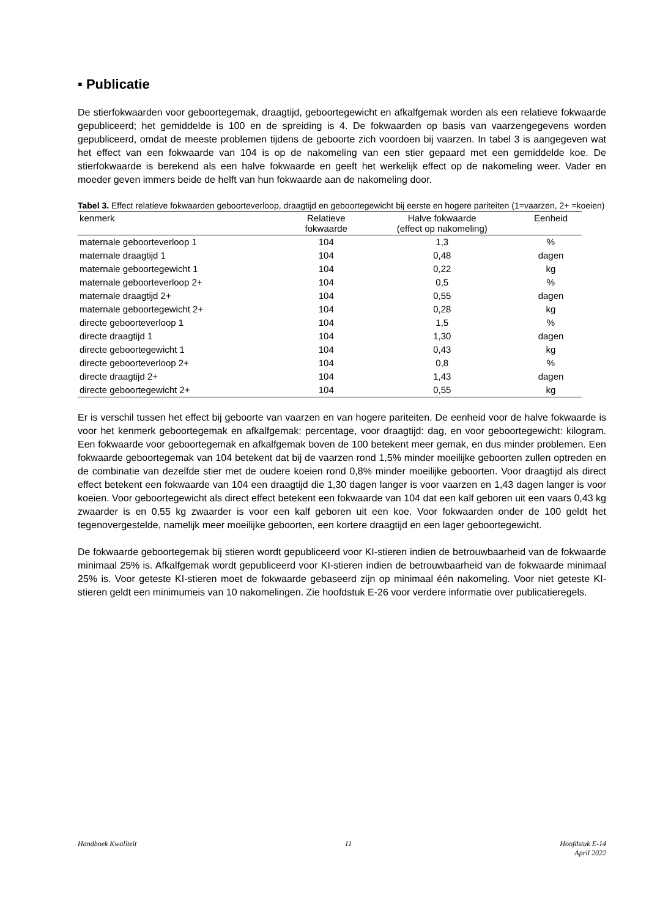▪ Publicatie
De stierfokwaarden voor geboortegemak, draagtijd, geboortegewicht en afkalfgemak worden als een relatieve fokwaarde gepubliceerd; het gemiddelde is 100 en de spreiding is 4. De fokwaarden op basis van vaarzengegevens worden gepubliceerd, omdat de meeste problemen tijdens de geboorte zich voordoen bij vaarzen. In tabel 3 is aangegeven wat het effect van een fokwaarde van 104 is op de nakomeling van een stier gepaard met een gemiddelde koe. De stierfokwaarde is berekend als een halve fokwaarde en geeft het werkelijk effect op de nakomeling weer. Vader en moeder geven immers beide de helft van hun fokwaarde aan de nakomeling door.
Tabel 3. Effect relatieve fokwaarden geboorteverloop, draagtijd en geboortegewicht bij eerste en hogere pariteiten (1=vaarzen, 2+ =koeien)
| kenmerk | Relatieve fokwaarde | Halve fokwaarde (effect op nakomeling) | Eenheid |
| --- | --- | --- | --- |
| maternale geboorteverloop 1 | 104 | 1,3 | % |
| maternale draagtijd 1 | 104 | 0,48 | dagen |
| maternale geboortegewicht 1 | 104 | 0,22 | kg |
| maternale geboorteverloop 2+ | 104 | 0,5 | % |
| maternale draagtijd 2+ | 104 | 0,55 | dagen |
| maternale geboortegewicht 2+ | 104 | 0,28 | kg |
| directe geboorteverloop 1 | 104 | 1,5 | % |
| directe draagtijd 1 | 104 | 1,30 | dagen |
| directe geboortegewicht 1 | 104 | 0,43 | kg |
| directe geboorteverloop 2+ | 104 | 0,8 | % |
| directe draagtijd 2+ | 104 | 1,43 | dagen |
| directe geboortegewicht 2+ | 104 | 0,55 | kg |
Er is verschil tussen het effect bij geboorte van vaarzen en van hogere pariteiten. De eenheid voor de halve fokwaarde is voor het kenmerk geboortegemak en afkalfgemak: percentage, voor draagtijd: dag, en voor geboortegewicht: kilogram. Een fokwaarde voor geboortegemak en afkalfgemak boven de 100 betekent meer gemak, en dus minder problemen. Een fokwaarde geboortegemak van 104 betekent dat bij de vaarzen rond 1,5% minder moeilijke geboorten zullen optreden en de combinatie van dezelfde stier met de oudere koeien rond 0,8% minder moeilijke geboorten. Voor draagtijd als direct effect betekent een fokwaarde van 104 een draagtijd die 1,30 dagen langer is voor vaarzen en 1,43 dagen langer is voor koeien. Voor geboortegewicht als direct effect betekent een fokwaarde van 104 dat een kalf geboren uit een vaars 0,43 kg zwaarder is en 0,55 kg zwaarder is voor een kalf geboren uit een koe. Voor fokwaarden onder de 100 geldt het tegenovergestelde, namelijk meer moeilijke geboorten, een kortere draagtijd en een lager geboortegewicht.
De fokwaarde geboortegemak bij stieren wordt gepubliceerd voor KI-stieren indien de betrouwbaarheid van de fokwaarde minimaal 25% is. Afkalfgemak wordt gepubliceerd voor KI-stieren indien de betrouwbaarheid van de fokwaarde minimaal 25% is. Voor geteste KI-stieren moet de fokwaarde gebaseerd zijn op minimaal één nakomeling. Voor niet geteste KI-stieren geldt een minimumeis van 10 nakomelingen. Zie hoofdstuk E-26 voor verdere informatie over publicatieregels.
Handboek Kwaliteit 11 Hoofdstuk E-14
April 2022